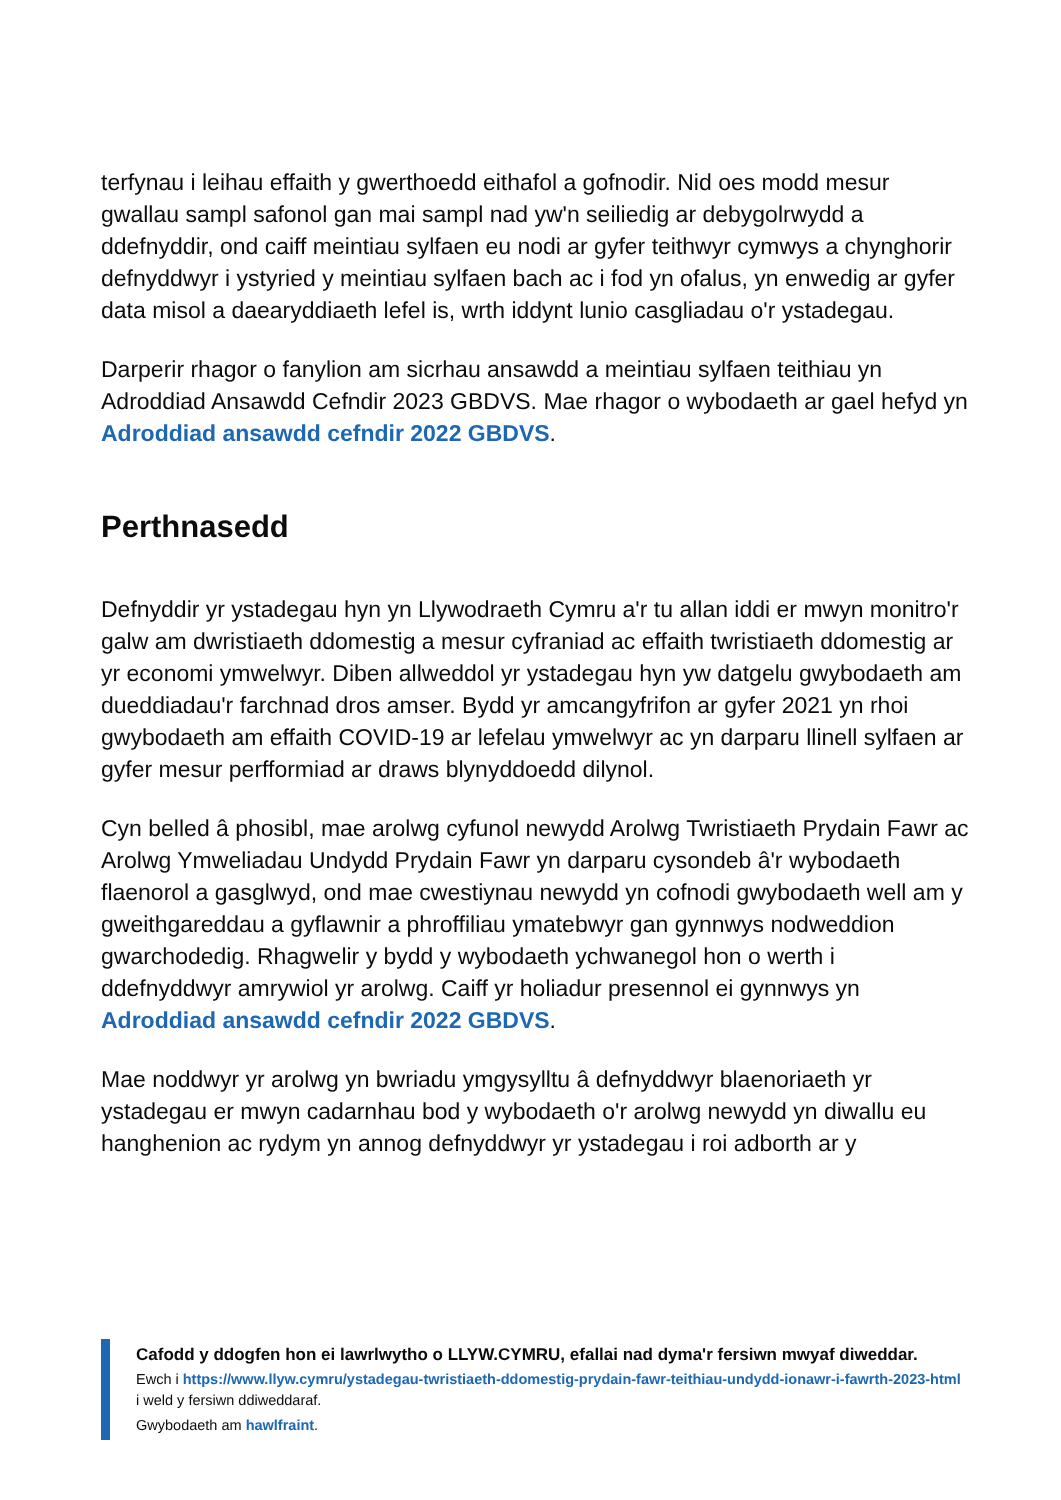terfynau i leihau effaith y gwerthoedd eithafol a gofnodir. Nid oes modd mesur gwallau sampl safonol gan mai sampl nad yw'n seiliedig ar debygolrwydd a ddefnyddir, ond caiff meintiau sylfaen eu nodi ar gyfer teithwyr cymwys a chynghorir defnyddwyr i ystyried y meintiau sylfaen bach ac i fod yn ofalus, yn enwedig ar gyfer data misol a daearyddiaeth lefel is, wrth iddynt lunio casgliadau o'r ystadegau.
Darperir rhagor o fanylion am sicrhau ansawdd a meintiau sylfaen teithiau yn Adroddiad Ansawdd Cefndir 2023 GBDVS. Mae rhagor o wybodaeth ar gael hefyd yn Adroddiad ansawdd cefndir 2022 GBDVS.
Perthnasedd
Defnyddir yr ystadegau hyn yn Llywodraeth Cymru a'r tu allan iddi er mwyn monitro'r galw am dwristiaeth ddomestig a mesur cyfraniad ac effaith twristiaeth ddomestig ar yr economi ymwelwyr. Diben allweddol yr ystadegau hyn yw datgelu gwybodaeth am dueddiadau'r farchnad dros amser. Bydd yr amcangyfrifon ar gyfer 2021 yn rhoi gwybodaeth am effaith COVID-19 ar lefelau ymwelwyr ac yn darparu llinell sylfaen ar gyfer mesur perfformiad ar draws blynyddoedd dilynol.
Cyn belled â phosibl, mae arolwg cyfunol newydd Arolwg Twristiaeth Prydain Fawr ac Arolwg Ymweliadau Undydd Prydain Fawr yn darparu cysondeb â'r wybodaeth flaenorol a gasglwyd, ond mae cwestiynau newydd yn cofnodi gwybodaeth well am y gweithgareddau a gyflawnir a phroffiliau ymatebwyr gan gynnwys nodweddion gwarchodedig. Rhagwelir y bydd y wybodaeth ychwanegol hon o werth i ddefnyddwyr amrywiol yr arolwg. Caiff yr holiadur presennol ei gynnwys yn Adroddiad ansawdd cefndir 2022 GBDVS.
Mae noddwyr yr arolwg yn bwriadu ymgysylltu â defnyddwyr blaenoriaeth yr ystadegau er mwyn cadarnhau bod y wybodaeth o'r arolwg newydd yn diwallu eu hanghenion ac rydym yn annog defnyddwyr yr ystadegau i roi adborth ar y
Cafodd y ddogfen hon ei lawrlwytho o LLYW.CYMRU, efallai nad dyma'r fersiwn mwyaf diweddar.
Ewch i https://www.llyw.cymru/ystadegau-twristiaeth-ddomestig-prydain-fawr-teithiau-undydd-ionawr-i-fawrth-2023-html i weld y fersiwn ddiweddaraf.
Gwybodaeth am hawlfraint.